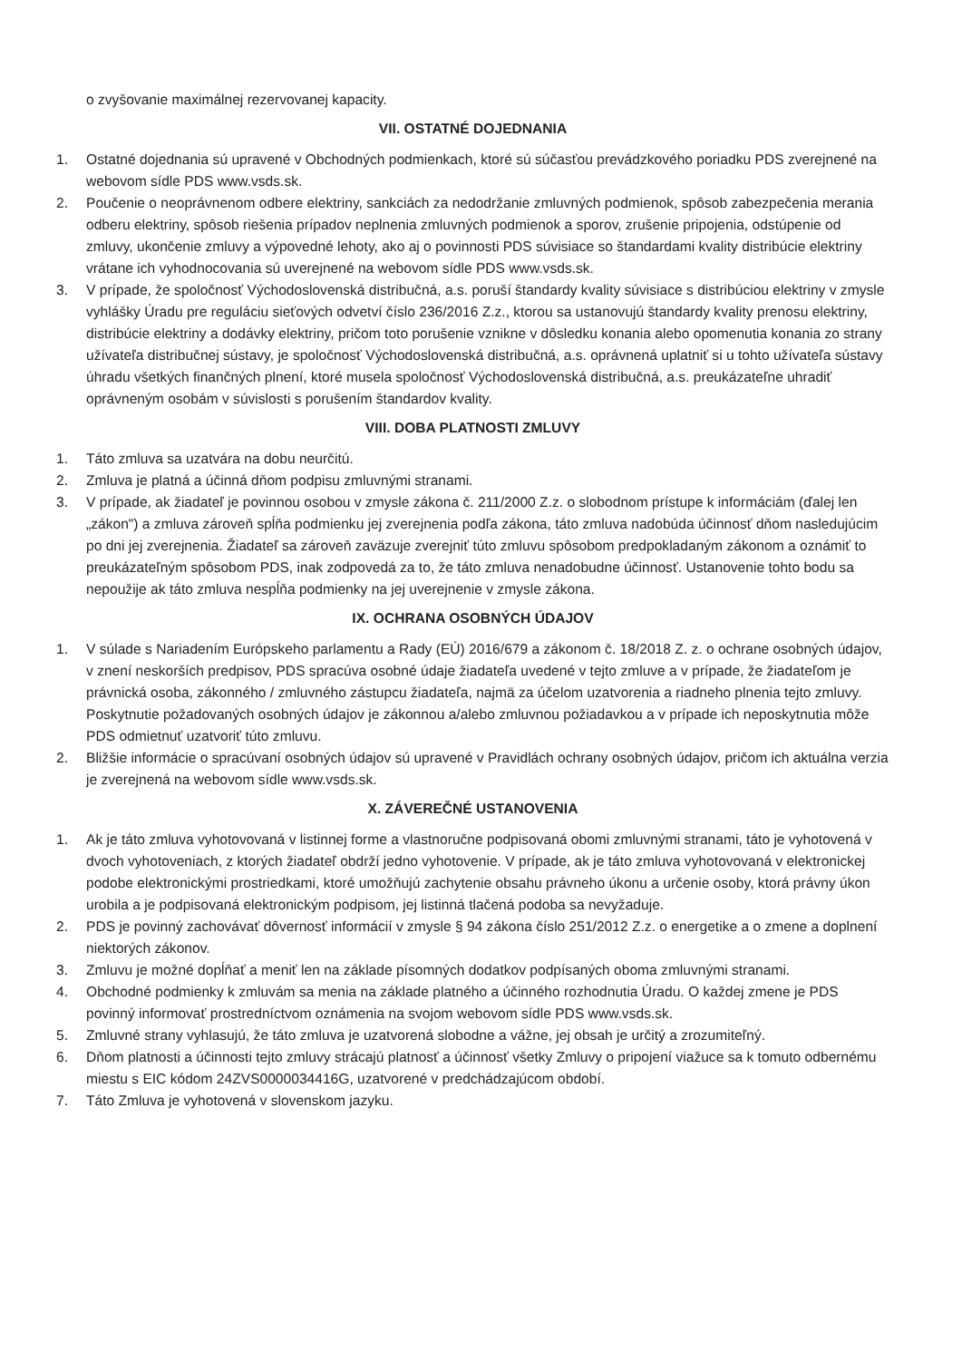o zvyšovanie maximálnej rezervovanej kapacity.
VII. OSTATNÉ DOJEDNANIA
1. Ostatné dojednania sú upravené v Obchodných podmienkach, ktoré sú súčasťou prevádzkového poriadku PDS zverejnené na webovom sídle PDS www.vsds.sk.
2. Poučenie o neoprávnenom odbere elektriny, sankciách za nedodržanie zmluvných podmienok, spôsob zabezpečenia merania odberu elektriny, spôsob riešenia prípadov neplnenia zmluvných podmienok a sporov, zrušenie pripojenia, odstúpenie od zmluvy, ukončenie zmluvy a výpovedné lehoty, ako aj o povinnosti PDS súvisiace so štandardami kvality distribúcie elektriny vrátane ich vyhodnocovania sú uverejnené na webovom sídle PDS www.vsds.sk.
3. V prípade, že spoločnosť Východoslovenská distribučná, a.s. poruší štandardy kvality súvisiace s distribúciou elektriny v zmysle vyhlášky Úradu pre reguláciu sieťových odvetví číslo 236/2016 Z.z., ktorou sa ustanovujú štandardy kvality prenosu elektriny, distribúcie elektriny a dodávky elektriny, pričom toto porušenie vznikne v dôsledku konania alebo opomenutia konania zo strany užívateľa distribučnej sústavy, je spoločnosť Východoslovenská distribučná, a.s. oprávnená uplatniť si u tohto užívateľa sústavy úhradu všetkých finančných plnení, ktoré musela spoločnosť Východoslovenská distribučná, a.s. preukázateľne uhradiť oprávneným osobám v súvislosti s porušením štandardov kvality.
VIII. DOBA PLATNOSTI ZMLUVY
1. Táto zmluva sa uzatvára na dobu neurčitú.
2. Zmluva je platná a účinná dňom podpisu zmluvnými stranami.
3. V prípade, ak žiadateľ je povinnou osobou v zmysle zákona č. 211/2000 Z.z. o slobodnom prístupe k informáciám (ďalej len „zákon") a zmluva zároveň spĺňa podmienku jej zverejnenia podľa zákona, táto zmluva nadobúda účinnosť dňom nasledujúcim po dni jej zverejnenia. Žiadateľ sa zároveň zaväzuje zverejniť túto zmluvu spôsobom predpokladaným zákonom a oznámiť to preukázateľným spôsobom PDS, inak zodpovedá za to, že táto zmluva nenadobudne účinnosť. Ustanovenie tohto bodu sa nepoužije ak táto zmluva nespĺňa podmienky na jej uverejnenie v zmysle zákona.
IX. OCHRANA OSOBNÝCH ÚDAJOV
1. V súlade s Nariadením Európskeho parlamentu a Rady (EÚ) 2016/679 a zákonom č. 18/2018 Z. z. o ochrane osobných údajov, v znení neskorších predpisov, PDS spracúva osobné údaje žiadateľa uvedené v tejto zmluve a v prípade, že žiadateľom je právnická osoba, zákonného / zmluvného zástupcu žiadateľa, najmä za účelom uzatvorenia a riadneho plnenia tejto zmluvy. Poskytnutie požadovaných osobných údajov je zákonnou a/alebo zmluvnou požiadavkou a v prípade ich neposkytnutia môže PDS odmietnuť uzatvoriť túto zmluvu.
2. Bližšie informácie o spracúvaní osobných údajov sú upravené v Pravidlách ochrany osobných údajov, pričom ich aktuálna verzia je zverejnená na webovom sídle www.vsds.sk.
X. ZÁVEREČNÉ USTANOVENIA
1. Ak je táto zmluva vyhotovovaná v listinnej forme a vlastnoručne podpisovaná obomi zmluvnými stranami, táto je vyhotovená v dvoch vyhotoveniach, z ktorých žiadateľ obdrží jedno vyhotovenie. V prípade, ak je táto zmluva vyhotovovaná v elektronickej podobe elektronickými prostriedkami, ktoré umožňujú zachytenie obsahu právneho úkonu a určenie osoby, ktorá právny úkon urobila a je podpisovaná elektronickým podpisom, jej listinná tlačená podoba sa nevyžaduje.
2. PDS je povinný zachovávať dôvernosť informácií v zmysle § 94 zákona číslo 251/2012 Z.z. o energetike a o zmene a doplnení niektorých zákonov.
3. Zmluvu je možné dopĺňať a meniť len na základe písomných dodatkov podpísaných oboma zmluvnými stranami.
4. Obchodné podmienky k zmluvám sa menia na základe platného a účinného rozhodnutia Úradu. O každej zmene je PDS povinný informovať prostredníctvom oznámenia na svojom webovom sídle PDS www.vsds.sk.
5. Zmluvné strany vyhlasujú, že táto zmluva je uzatvorená slobodne a vážne, jej obsah je určitý a zrozumiteľný.
6. Dňom platnosti a účinnosti tejto zmluvy strácajú platnosť a účinnosť všetky Zmluvy o pripojení viažuce sa k tomuto odbernému miestu s EIC kódom 24ZVS0000034416G, uzatvorené v predchádzajúcom období.
7. Táto Zmluva je vyhotovená v slovenskom jazyku.